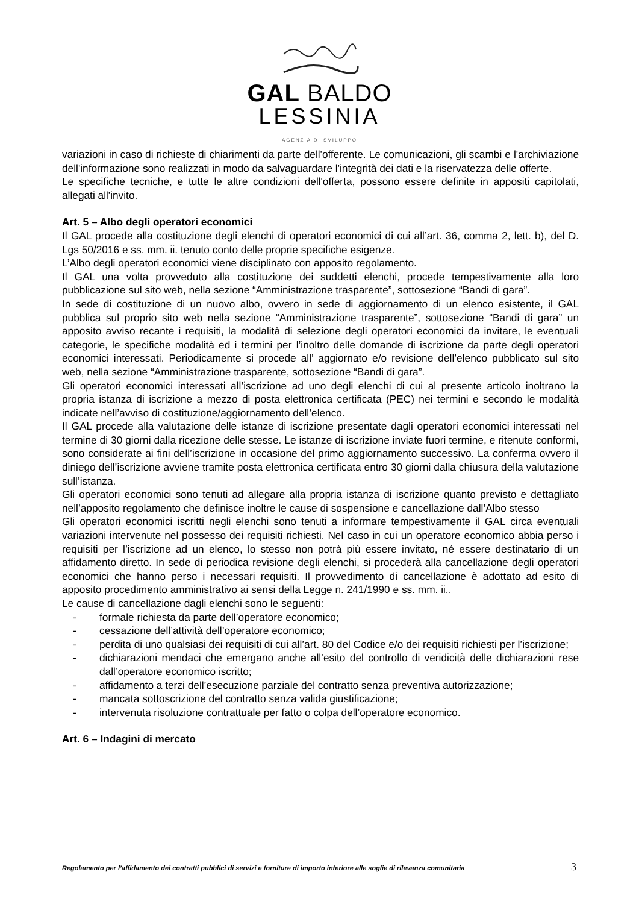GAL BALDO
LESSINIA
AGENZIA DI SVILUPPO
variazioni in caso di richieste di chiarimenti da parte dell'offerente. Le comunicazioni, gli scambi e l'archiviazione dell'informazione sono realizzati in modo da salvaguardare l'integrità dei dati e la riservatezza delle offerte.
Le specifiche tecniche, e tutte le altre condizioni dell'offerta, possono essere definite in appositi capitolati, allegati all'invito.
Art. 5 – Albo degli operatori economici
Il GAL procede alla costituzione degli elenchi di operatori economici di cui all’art. 36, comma 2, lett. b), del D. Lgs 50/2016 e ss. mm. ii. tenuto conto delle proprie specifiche esigenze.
L’Albo degli operatori economici viene disciplinato con apposito regolamento.
Il GAL una volta provveduto alla costituzione dei suddetti elenchi, procede tempestivamente alla loro pubblicazione sul sito web, nella sezione “Amministrazione trasparente”, sottosezione “Bandi di gara”.
In sede di costituzione di un nuovo albo, ovvero in sede di aggiornamento di un elenco esistente, il GAL pubblica sul proprio sito web nella sezione “Amministrazione trasparente”, sottosezione “Bandi di gara” un apposito avviso recante i requisiti, la modalità di selezione degli operatori economici da invitare, le eventuali categorie, le specifiche modalità ed i termini per l’inoltro delle domande di iscrizione da parte degli operatori economici interessati. Periodicamente si procede all’ aggiornato e/o revisione dell’elenco pubblicato sul sito web, nella sezione “Amministrazione trasparente, sottosezione “Bandi di gara”.
Gli operatori economici interessati all’iscrizione ad uno degli elenchi di cui al presente articolo inoltrano la propria istanza di iscrizione a mezzo di posta elettronica certificata (PEC) nei termini e secondo le modalità indicate nell’avviso di costituzione/aggiornamento dell’elenco.
Il GAL procede alla valutazione delle istanze di iscrizione presentate dagli operatori economici interessati nel termine di 30 giorni dalla ricezione delle stesse. Le istanze di iscrizione inviate fuori termine, e ritenute conformi, sono considerate ai fini dell’iscrizione in occasione del primo aggiornamento successivo. La conferma ovvero il diniego dell’iscrizione avviene tramite posta elettronica certificata entro 30 giorni dalla chiusura della valutazione sull’istanza.
Gli operatori economici sono tenuti ad allegare alla propria istanza di iscrizione quanto previsto e dettagliato nell’apposito regolamento che definisce inoltre le cause di sospensione e cancellazione dall’Albo stesso
Gli operatori economici iscritti negli elenchi sono tenuti a informare tempestivamente il GAL circa eventuali variazioni intervenute nel possesso dei requisiti richiesti. Nel caso in cui un operatore economico abbia perso i requisiti per l’iscrizione ad un elenco, lo stesso non potrà più essere invitato, né essere destinatario di un affidamento diretto. In sede di periodica revisione degli elenchi, si procederà alla cancellazione degli operatori economici che hanno perso i necessari requisiti. Il provvedimento di cancellazione è adottato ad esito di apposito procedimento amministrativo ai sensi della Legge n. 241/1990 e ss. mm. ii..
Le cause di cancellazione dagli elenchi sono le seguenti:
- formale richiesta da parte dell’operatore economico;
- cessazione dell’attività dell’operatore economico;
- perdita di uno qualsiasi dei requisiti di cui all’art. 80 del Codice e/o dei requisiti richiesti per l’iscrizione;
- dichiarazioni mendaci che emergano anche all’esito del controllo di veridicità delle dichiarazioni rese dall’operatore economico iscritto;
- affidamento a terzi dell’esecuzione parziale del contratto senza preventiva autorizzazione;
- mancata sottoscrizione del contratto senza valida giustificazione;
- intervenuta risoluzione contrattuale per fatto o colpa dell’operatore economico.
Art. 6 – Indagini di mercato
Regolamento per l’affidamento dei contratti pubblici di servizi e forniture di importo inferiore alle soglie di rilevanza comunitaria
3